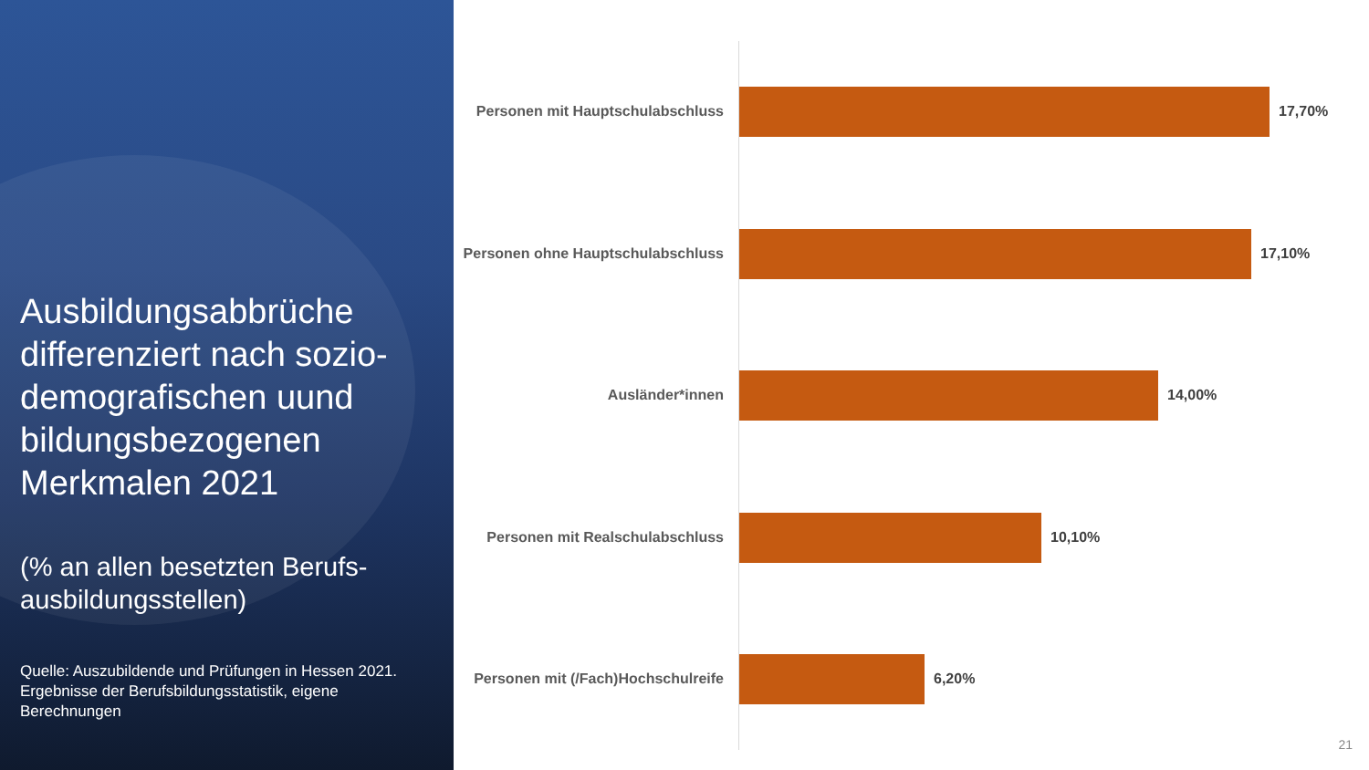Ausbildungsabbrüche differenziert nach sozio-demografischen uund bildungsbezogenen Merkmalen 2021
(% an allen besetzten Berufs-ausbildungsstellen)
Quelle: Auszubildende und Prüfungen in Hessen 2021. Ergebnisse der Berufsbildungsstatistik, eigene Berechnungen
Personen mit Hauptschulabschluss
17,70%
Personen ohne Hauptschulabschluss
17,10%
Ausländer*innen 14,00%
Personen mit Realschulabschluss
10,10%
Personen mit (/Fach)Hochschulreife
6,20%
21